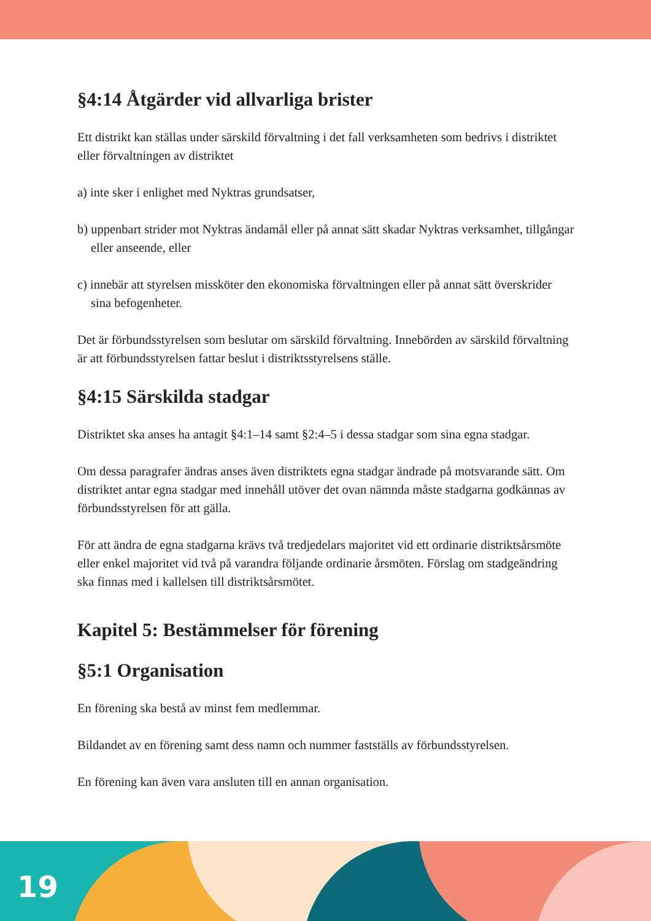§4:14 Åtgärder vid allvarliga brister
Ett distrikt kan ställas under särskild förvaltning i det fall verksamheten som bedrivs i distriktet eller förvaltningen av distriktet
a) inte sker i enlighet med Nyktras grundsatser,
b) uppenbart strider mot Nyktras ändamål eller på annat sätt skadar Nyktras verksamhet, tillgångar eller anseende, eller
c) innebär att styrelsen missköter den ekonomiska förvaltningen eller på annat sätt överskrider sina befogenheter.
Det är förbundsstyrelsen som beslutar om särskild förvaltning. Innebörden av särskild förvaltning är att förbundsstyrelsen fattar beslut i distriktsstyrelsens ställe.
§4:15 Särskilda stadgar
Distriktet ska anses ha antagit §4:1–14 samt §2:4–5 i dessa stadgar som sina egna stadgar.
Om dessa paragrafer ändras anses även distriktets egna stadgar ändrade på motsvarande sätt. Om distriktet antar egna stadgar med innehåll utöver det ovan nämnda måste stadgarna godkännas av förbundsstyrelsen för att gälla.
För att ändra de egna stadgarna krävs två tredjedelars majoritet vid ett ordinarie distriktsårsmöte eller enkel majoritet vid två på varandra följande ordinarie årsmöten. Förslag om stadgeändring ska finnas med i kallelsen till distriktsårsmötet.
Kapitel 5: Bestämmelser för förening
§5:1 Organisation
En förening ska bestå av minst fem medlemmar.
Bildandet av en förening samt dess namn och nummer fastställs av förbundsstyrelsen.
En förening kan även vara ansluten till en annan organisation.
19